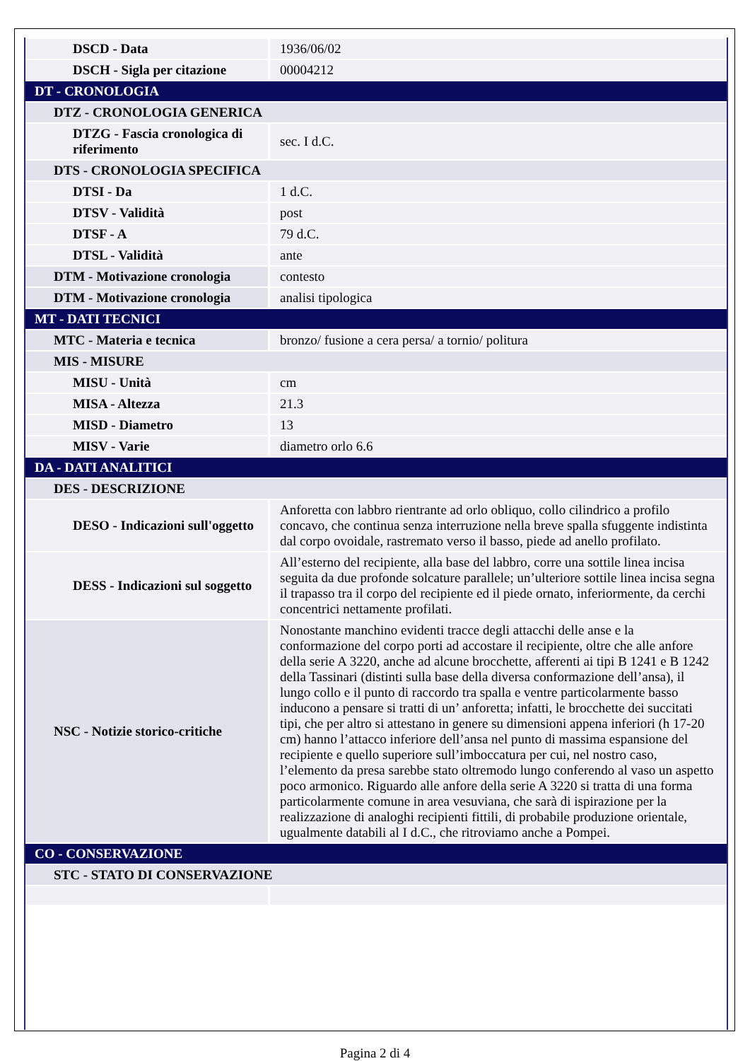| DSCD - Data | 1936/06/02 |
| DSCH - Sigla per citazione | 00004212 |
| DT - CRONOLOGIA | |
| DTZ - CRONOLOGIA GENERICA | |
| DTZG - Fascia cronologica di riferimento | sec. I d.C. |
| DTS - CRONOLOGIA SPECIFICA | |
| DTSI - Da | 1 d.C. |
| DTSV - Validità | post |
| DTSF - A | 79 d.C. |
| DTSL - Validità | ante |
| DTM - Motivazione cronologia | contesto |
| DTM - Motivazione cronologia | analisi tipologica |
| MT - DATI TECNICI | |
| MTC - Materia e tecnica | bronzo/ fusione a cera persa/ a tornio/ politura |
| MIS - MISURE | |
| MISU - Unità | cm |
| MISA - Altezza | 21.3 |
| MISD - Diametro | 13 |
| MISV - Varie | diametro orlo 6.6 |
| DA - DATI ANALITICI | |
| DES - DESCRIZIONE | |
| DESO - Indicazioni sull'oggetto | Anforetta con labbro rientrante ad orlo obliquo, collo cilindrico a profilo concavo, che continua senza interruzione nella breve spalla sfuggente indistinta dal corpo ovoidale, rastremato verso il basso, piede ad anello profilato. |
| DESS - Indicazioni sul soggetto | All’esterno del recipiente, alla base del labbro, corre una sottile linea incisa seguita da due profonde solcature parallele; un’ulteriore sottile linea incisa segna il trapasso tra il corpo del recipiente ed il piede ornato, inferiormente, da cerchi concentrici nettamente profilati. |
| NSC - Notizie storico-critiche | Nonostante manchino evidenti tracce degli attacchi delle anse e la conformazione del corpo porti ad accostare il recipiente, oltre che alle anfore della serie A 3220, anche ad alcune brocchette, afferenti ai tipi B 1241 e B 1242 della Tassinari (distinti sulla base della diversa conformazione dell’ansa), il lungo collo e il punto di raccordo tra spalla e ventre particolarmente basso inducono a pensare si tratti di un’ anforetta; infatti, le brocchette dei succitati tipi, che per altro si attestano in genere su dimensioni appena inferiori (h 17-20 cm) hanno l’attacco inferiore dell’ansa nel punto di massima espansione del recipiente e quello superiore sull’imboccatura per cui, nel nostro caso, l’elemento da presa sarebbe stato oltremodo lungo conferendo al vaso un aspetto poco armonico. Riguardo alle anfore della serie A 3220 si tratta di una forma particolarmente comune in area vesuviana, che sarà di ispirazione per la realizzazione di analoghi recipienti fittili, di probabile produzione orientale, ugualmente databili al I d.C., che ritroviamo anche a Pompei. |
| CO - CONSERVAZIONE | |
| STC - STATO DI CONSERVAZIONE | |
Pagina 2 di 4